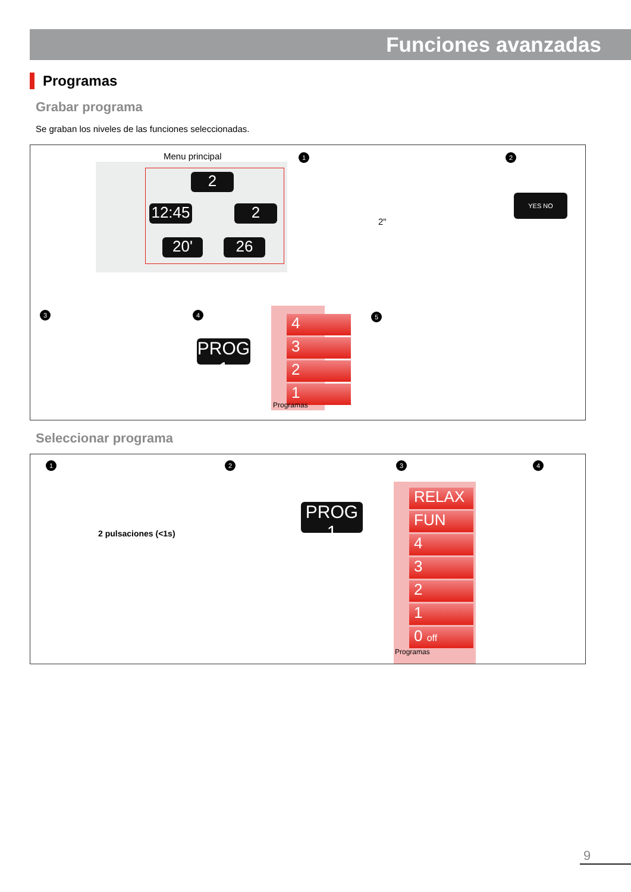Funciones avanzadas
Programas
Grabar programa
Se graban los niveles de las funciones seleccionadas.
Menu principal
12:45
2
2
20' 26
1
2"
2
YES NO
3 4
PROG 1
4
3
2
1
Programas
5
Seleccionar programa
1
2 pulsaciones (<1s)
2
PROG 1
3
RELAX
FUN
4
3
2
1
0 off
Programas
4
9